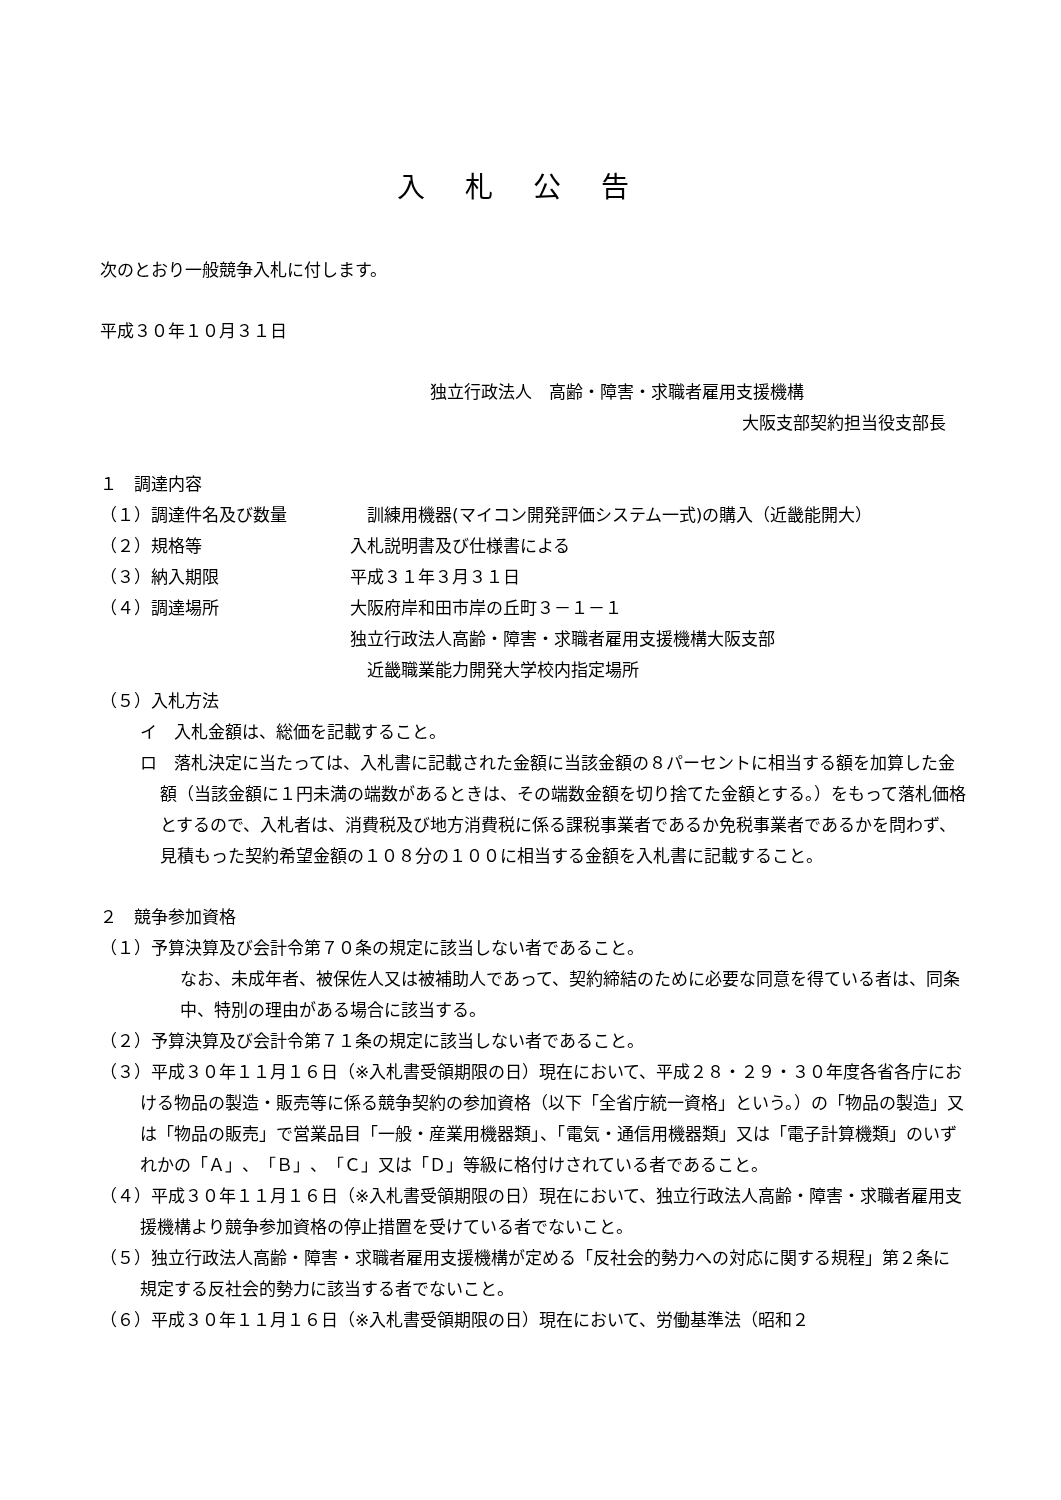入札公告
次のとおり一般競争入札に付します。
平成３０年１０月３１日
独立行政法人　高齢・障害・求職者雇用支援機構
大阪支部契約担当役支部長
１　調達内容
（１）調達件名及び数量 　訓練用機器(マイコン開発評価システム一式)の購入（近畿能開大）
（２）規格等 入札説明書及び仕様書による
（３）納入期限 平成３１年３月３１日
（４）調達場所 大阪府岸和田市岸の丘町３－１－１
独立行政法人高齢・障害・求職者雇用支援機構大阪支部
　近畿職業能力開発大学校内指定場所
（５）入札方法
イ　入札金額は、総価を記載すること。
ロ　落札決定に当たっては、入札書に記載された金額に当該金額の８パーセントに相当する額を加算した金額（当該金額に１円未満の端数があるときは、その端数金額を切り捨てた金額とする。）をもって落札価格とするので、入札者は、消費税及び地方消費税に係る課税事業者であるか免税事業者であるかを問わず、見積もった契約希望金額の１０８分の１００に相当する金額を入札書に記載すること。
２　競争参加資格
（１）予算決算及び会計令第７０条の規定に該当しない者であること。
なお、未成年者、被保佐人又は被補助人であって、契約締結のために必要な同意を得ている者は、同条中、特別の理由がある場合に該当する。
（２）予算決算及び会計令第７１条の規定に該当しない者であること。
（３）平成３０年１１月１６日（※入札書受領期限の日）現在において、平成２８・２９・３０年度各省各庁における物品の製造・販売等に係る競争契約の参加資格（以下「全省庁統一資格」という。）の「物品の製造」又は「物品の販売」で営業品目「一般・産業用機器類」、「電気・通信用機器類」又は「電子計算機類」のいずれかの「Ａ」、「Ｂ」、「Ｃ」又は「Ｄ」等級に格付けされている者であること。
（４）平成３０年１１月１６日（※入札書受領期限の日）現在において、独立行政法人高齢・障害・求職者雇用支援機構より競争参加資格の停止措置を受けている者でないこと。
（５）独立行政法人高齢・障害・求職者雇用支援機構が定める「反社会的勢力への対応に関する規程」第２条に規定する反社会的勢力に該当する者でないこと。
（６）平成３０年１１月１６日（※入札書受領期限の日）現在において、労働基準法（昭和２